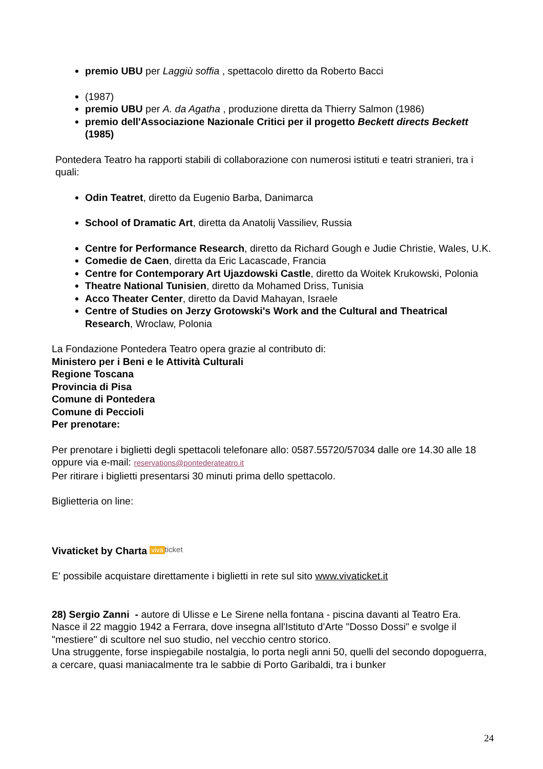premio UBU per Laggiù soffia , spettacolo diretto da Roberto Bacci
(1987)
premio UBU per A. da Agatha , produzione diretta da Thierry Salmon (1986)
premio dell'Associazione Nazionale Critici per il progetto Beckett directs Beckett (1985)
Pontedera Teatro ha rapporti stabili di collaborazione con numerosi istituti e teatri stranieri, tra i quali:
Odin Teatret, diretto da Eugenio Barba, Danimarca
School of Dramatic Art, diretta da Anatolij Vassiliev, Russia
Centre for Performance Research, diretto da Richard Gough e Judie Christie, Wales, U.K.
Comedie de Caen, diretta da Eric Lacascade, Francia
Centre for Contemporary Art Ujazdowski Castle, diretto da Woitek Krukowski, Polonia
Theatre National Tunisien, diretto da Mohamed Driss, Tunisia
Acco Theater Center, diretto da David Mahayan, Israele
Centre of Studies on Jerzy Grotowski's Work and the Cultural and Theatrical Research, Wroclaw, Polonia
La Fondazione Pontedera Teatro opera grazie al contributo di:
Ministero per i Beni e le Attività Culturali
Regione Toscana
Provincia di Pisa
Comune di Pontedera
Comune di Peccioli
Per prenotare:
Per prenotare i biglietti degli spettacoli telefonare allo: 0587.55720/57034 dalle ore 14.30 alle 18
oppure via e-mail: reservations@pontederateatro.it
Per ritirare i biglietti presentarsi 30 minuti prima dello spettacolo.
Biglietteria on line:
Vivaticket by Charta viva ticket
E' possibile acquistare direttamente i biglietti in rete sul sito www.vivaticket.it
28) Sergio Zanni - autore di Ulisse e Le Sirene nella fontana - piscina davanti al Teatro Era.
Nasce il 22 maggio 1942 a Ferrara, dove insegna all'Istituto d'Arte "Dosso Dossi" e svolge il "mestiere" di scultore nel suo studio, nel vecchio centro storico.
Una struggente, forse inspiegabile nostalgia, lo porta negli anni 50, quelli del secondo dopoguerra, a cercare, quasi maniacalmente tra le sabbie di Porto Garibaldi, tra i bunker
24